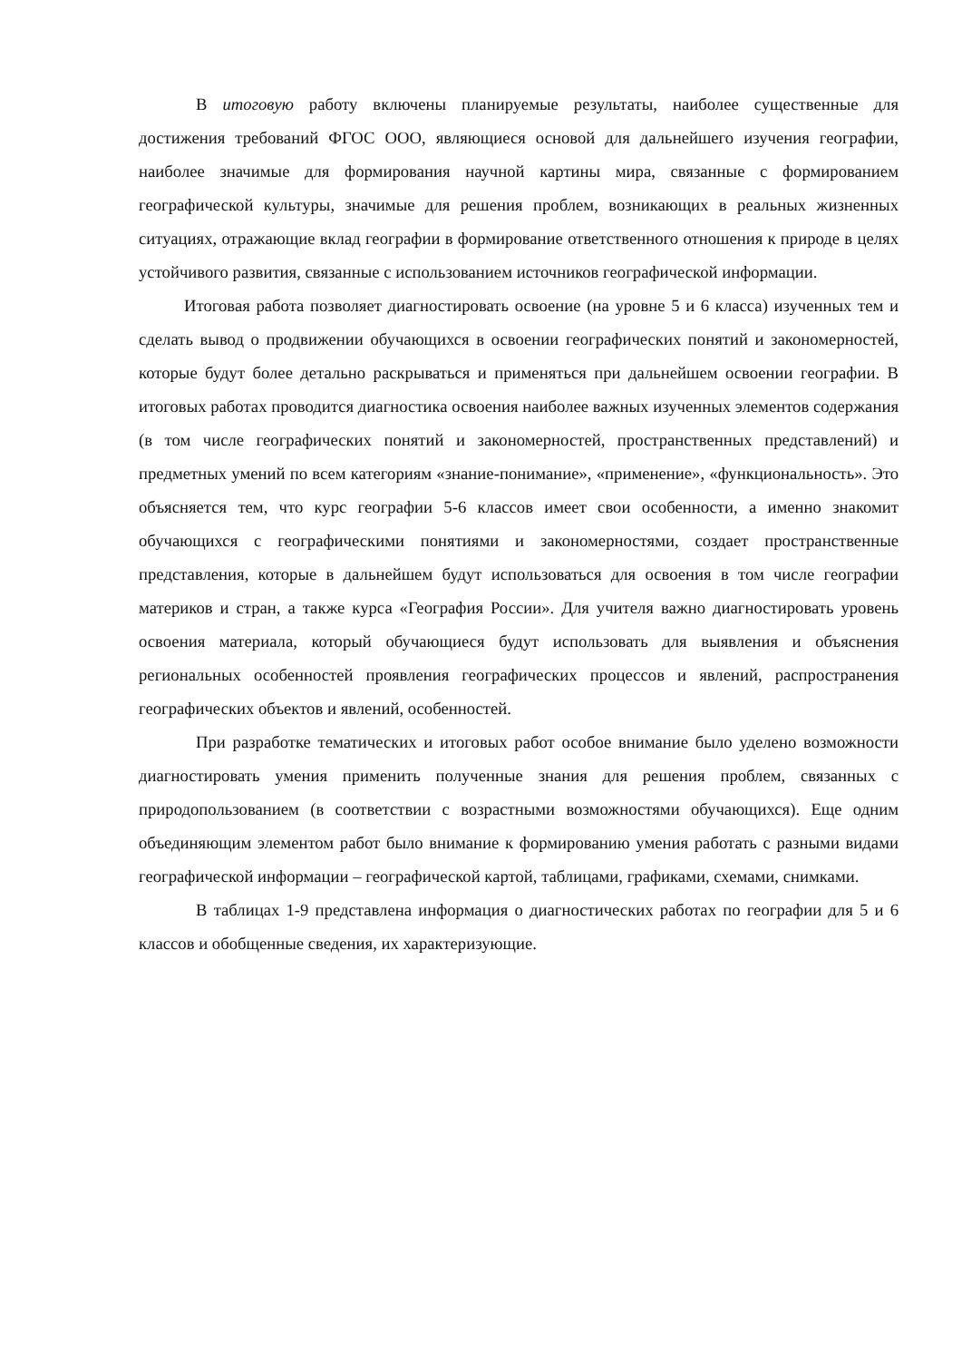В итоговую работу включены планируемые результаты, наиболее существенные для достижения требований ФГОС ООО, являющиеся основой для дальнейшего изучения географии, наиболее значимые для формирования научной картины мира, связанные с формированием географической культуры, значимые для решения проблем, возникающих в реальных жизненных ситуациях, отражающие вклад географии в формирование ответственного отношения к природе в целях устойчивого развития, связанные с использованием источников географической информации.
Итоговая работа позволяет диагностировать освоение (на уровне 5 и 6 класса) изученных тем и сделать вывод о продвижении обучающихся в освоении географических понятий и закономерностей, которые будут более детально раскрываться и применяться при дальнейшем освоении географии. В итоговых работах проводится диагностика освоения наиболее важных изученных элементов содержания (в том числе географических понятий и закономерностей, пространственных представлений) и предметных умений по всем категориям «знание-понимание», «применение», «функциональность». Это объясняется тем, что курс географии 5-6 классов имеет свои особенности, а именно знакомит обучающихся с географическими понятиями и закономерностями, создает пространственные представления, которые в дальнейшем будут использоваться для освоения в том числе географии материков и стран, а также курса «География России». Для учителя важно диагностировать уровень освоения материала, который обучающиеся будут использовать для выявления и объяснения региональных особенностей проявления географических процессов и явлений, распространения географических объектов и явлений, особенностей.
При разработке тематических и итоговых работ особое внимание было уделено возможности диагностировать умения применить полученные знания для решения проблем, связанных с природопользованием (в соответствии с возрастными возможностями обучающихся). Еще одним объединяющим элементом работ было внимание к формированию умения работать с разными видами географической информации – географической картой, таблицами, графиками, схемами, снимками.
В таблицах 1-9 представлена информация о диагностических работах по географии для 5 и 6 классов и обобщенные сведения, их характеризующие.